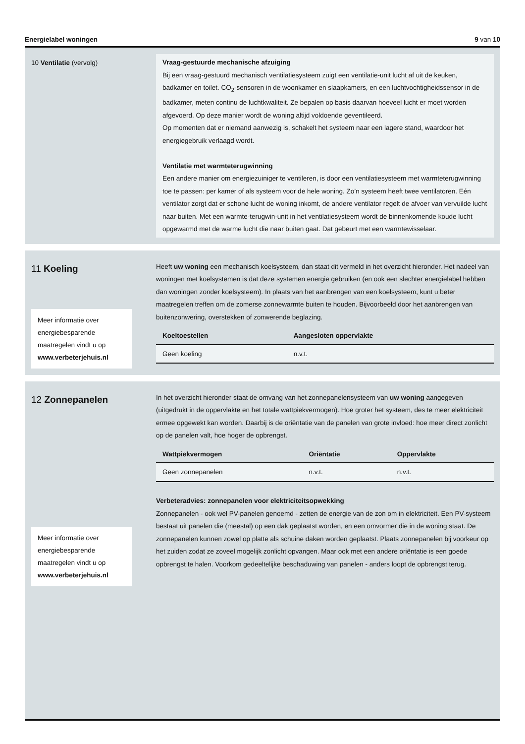Energielabel woningen 9 van 10
10 Ventilatie (vervolg)
Vraag-gestuurde mechanische afzuiging
Bij een vraag-gestuurd mechanisch ventilatiesysteem zuigt een ventilatie-unit lucht af uit de keuken, badkamer en toilet. CO<sub>2</sub>-sensoren in de woonkamer en slaapkamers, en een luchtvochtigheids­sensor in de badkamer, meten continu de luchtkwaliteit. Ze bepalen op basis daarvan hoeveel lucht er moet worden afgevoerd. Op deze manier wordt de woning altijd voldoende geventileerd.
Op momenten dat er niemand aanwezig is, schakelt het systeem naar een lagere stand, waardoor het energiegebruik verlaagd wordt.
Ventilatie met warmteterugwinning
Een andere manier om energiezuiniger te ventileren, is door een ventilatiesysteem met warmte­terugwinning toe te passen: per kamer of als systeem voor de hele woning. Zo’n systeem heeft twee ventilatoren. Eén ventilator zorgt dat er schone lucht de woning inkomt, de andere ventilator regelt de afvoer van vervuilde lucht naar buiten. Met een warmte-terugwin-unit in het ventilatie­systeem wordt de binnenkomende koude lucht opgewarmd met de warme lucht die naar buiten gaat. Dat gebeurt met een warmtewisselaar.
11 Koeling
Meer informatie over energiebesparende maatregelen vindt u op www.verbeterjehuis.nl
Heeft uw woning een mechanisch koelsysteem, dan staat dit vermeld in het overzicht hieronder. Het nadeel van woningen met koelsystemen is dat deze systemen energie gebruiken (en ook een slechter energielabel hebben dan woningen zonder koelsysteem). In plaats van het aanbrengen van een koelsysteem, kunt u beter maatregelen treffen om de zomerse zonnewarmte buiten te houden. Bijvoorbeeld door het aanbrengen van buitenzonwering, overstekken of zonwerende beglazing.
| Koeltoestellen | Aangesloten oppervlakte |
| --- | --- |
| Geen koeling | n.v.t. |
12 Zonnepanelen
Meer informatie over energiebesparende maatregelen vindt u op www.verbeterjehuis.nl
In het overzicht hieronder staat de omvang van het zonnepanelensysteem van uw woning aangegeven (uitgedrukt in de oppervlakte en het totale wattpiekvermogen). Hoe groter het systeem, des te meer elektriciteit ermee opgewekt kan worden. Daarbij is de oriëntatie van de panelen van grote invloed: hoe meer direct zonlicht op de panelen valt, hoe hoger de opbrengst.
| Wattpiekvermogen | Oriëntatie | Oppervlakte |
| --- | --- | --- |
| Geen zonnepanelen | n.v.t. | n.v.t. |
Verbeteradvies: zonnepanelen voor elektriciteitsopwekking
Zonnepanelen - ook wel PV-panelen genoemd - zetten de energie van de zon om in elektriciteit. Een PV-systeem bestaat uit panelen die (meestal) op een dak geplaatst worden, en een omvormer die in de woning staat. De zonnepanelen kunnen zowel op platte als schuine daken worden geplaatst. Plaats zonnepanelen bij voorkeur op het zuiden zodat ze zoveel mogelijk zonlicht opvangen. Maar ook met een andere oriëntatie is een goede opbrengst te halen. Voorkom gedeeltelijke beschaduwing van panelen - anders loopt de opbrengst terug.